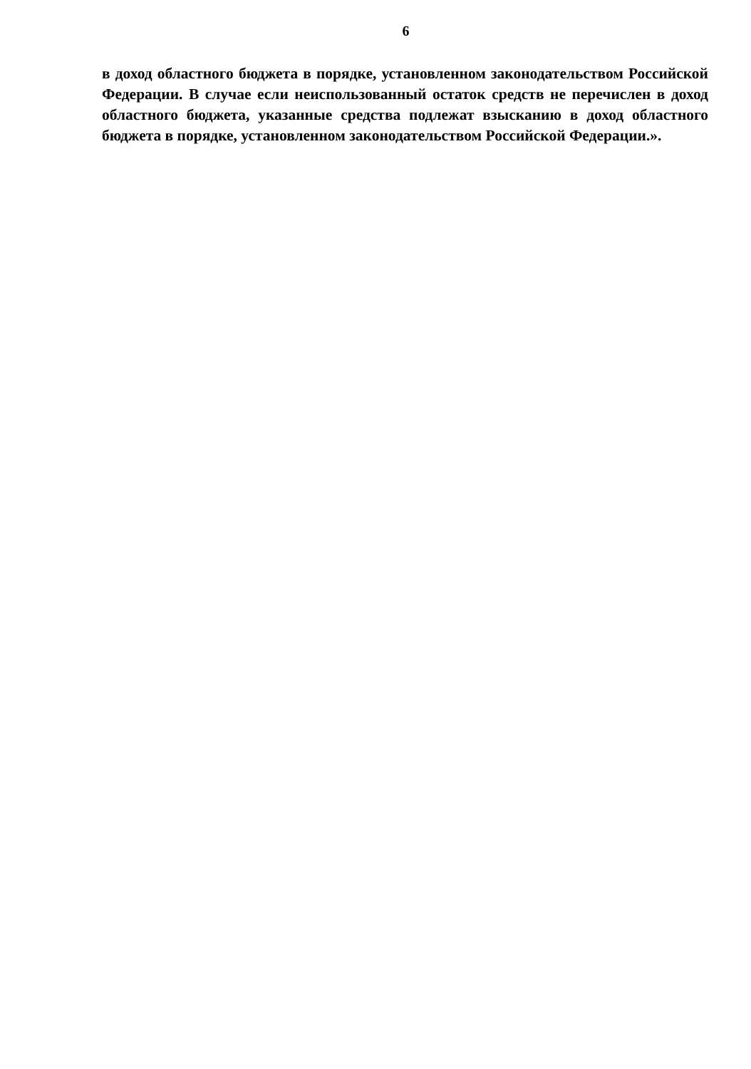6
в доход областного бюджета в порядке, установленном законодательством Российской Федерации. В случае если неиспользованный остаток средств не перечислен в доход областного бюджета, указанные средства подлежат взысканию в доход областного бюджета в порядке, установленном законодательством Российской Федерации.».